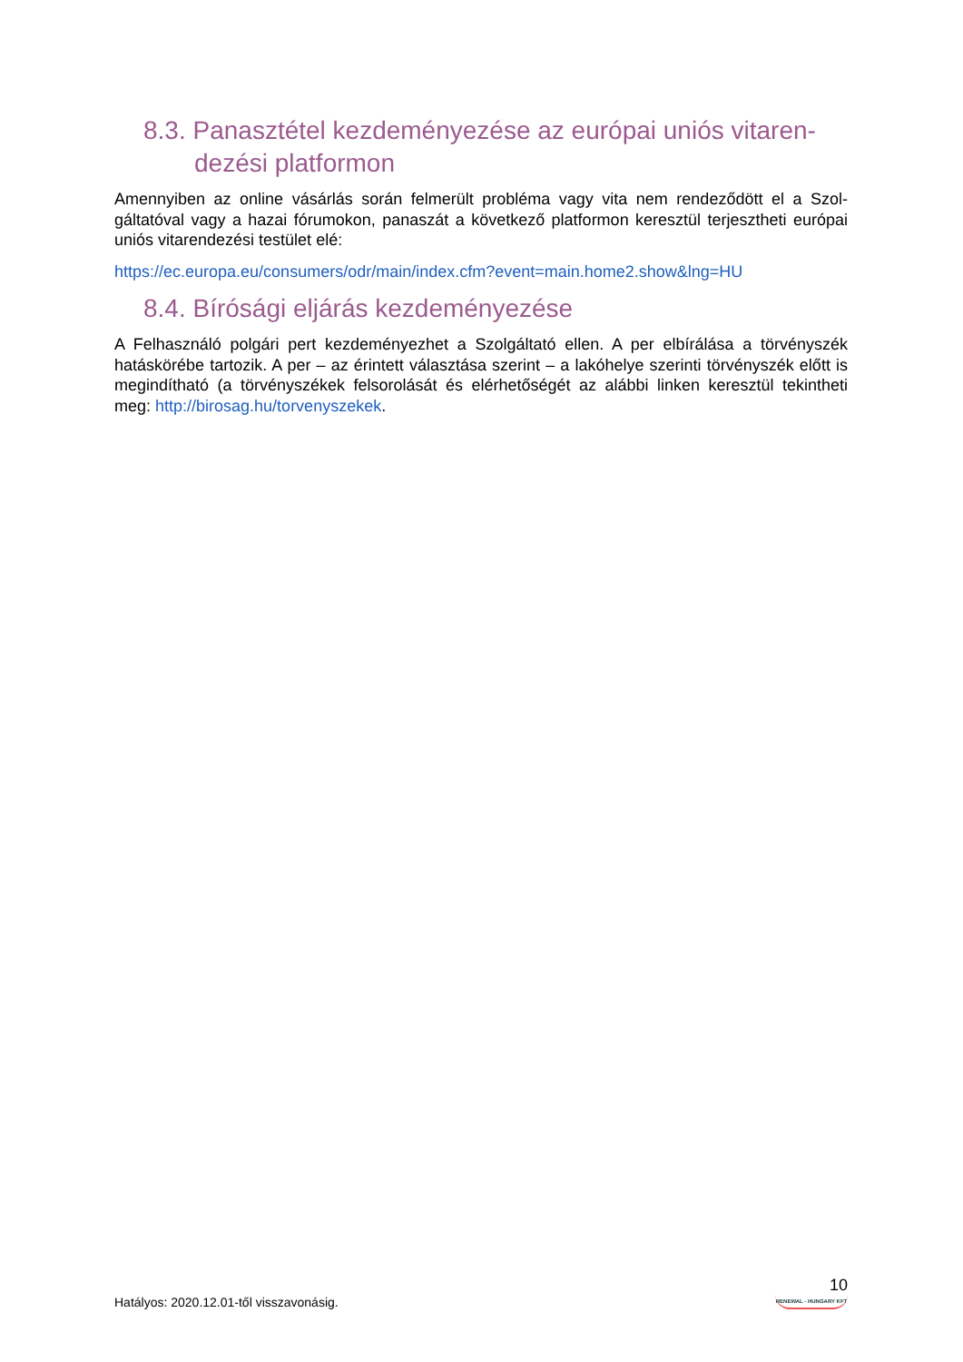8.3. Panasztétel kezdeményezése az európai uniós vitaren­dezési platformon
Amennyiben az online vásárlás során felmerült probléma vagy vita nem rendeződött el a Szol­gáltatóval vagy a hazai fórumokon, panaszát a következő platformon keresztül terjesztheti eu­rópai uniós vitarendezési testület elé:
https://ec.europa.eu/consumers/odr/main/index.cfm?event=main.home2.show&lng=HU
8.4. Bírósági eljárás kezdeményezése
A Felhasználó polgári pert kezdeményezhet a Szolgáltató ellen. A per elbírálása a törvényszék hatáskörébe tartozik. A per – az érintett választása szerint – a lakóhelye szerinti törvényszék előtt is megindítható (a törvényszékek felsorolását és elérhetőségét az alábbi linken keresztül tekintheti meg: http://birosag.hu/torvenyszekek.
Hatályos: 2020.12.01-től visszavonásig.
10
RENEWAL - HUNGARY KFT